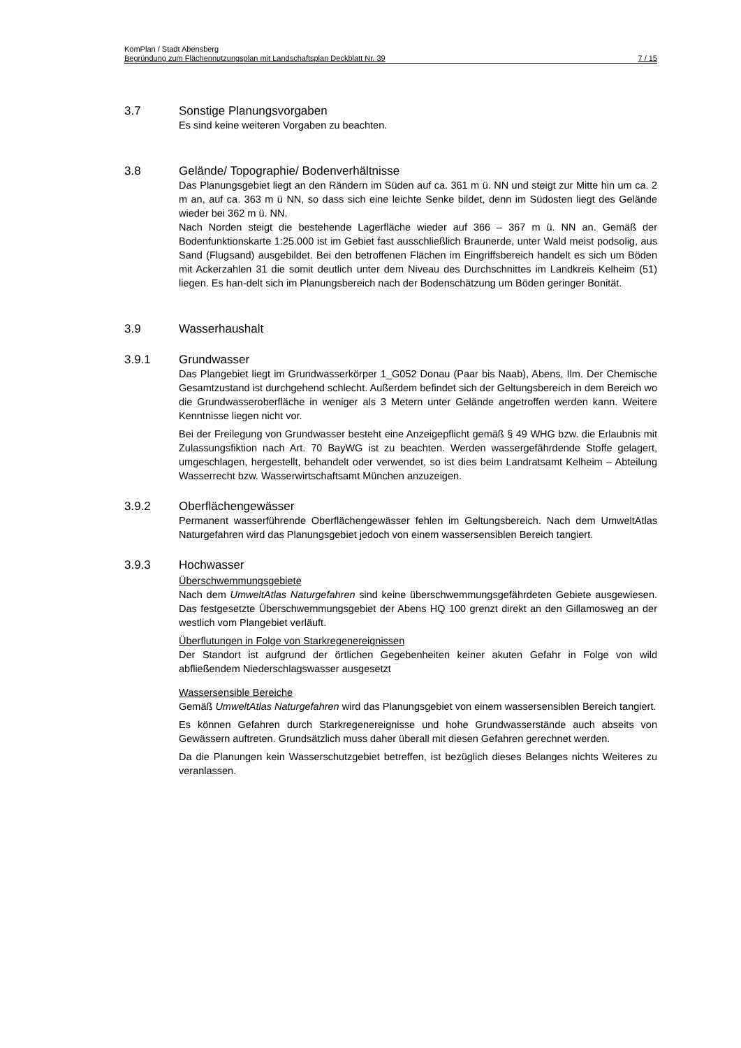KomPlan / Stadt Abensberg
Begründung zum Flächennutzungsplan mit Landschaftsplan Deckblatt Nr. 39 7 / 15
3.7 Sonstige Planungsvorgaben
Es sind keine weiteren Vorgaben zu beachten.
3.8 Gelände/ Topographie/ Bodenverhältnisse
Das Planungsgebiet liegt an den Rändern im Süden auf ca. 361 m ü. NN und steigt zur Mitte hin um ca. 2 m an, auf ca. 363 m ü NN, so dass sich eine leichte Senke bildet, denn im Südosten liegt des Gelände wieder bei 362 m ü. NN.
Nach Norden steigt die bestehende Lagerfläche wieder auf 366 – 367 m ü. NN an. Gemäß der Bodenfunktionskarte 1:25.000 ist im Gebiet fast ausschließlich Braunerde, unter Wald meist podsolig, aus Sand (Flugsand) ausgebildet. Bei den betroffenen Flächen im Eingriffsbereich handelt es sich um Böden mit Ackerzahlen 31 die somit deutlich unter dem Niveau des Durchschnittes im Landkreis Kelheim (51) liegen. Es han-delt sich im Planungsbereich nach der Bodenschätzung um Böden geringer Bonität.
3.9 Wasserhaushalt
3.9.1 Grundwasser
Das Plangebiet liegt im Grundwasserkörper 1_G052 Donau (Paar bis Naab), Abens, Ilm. Der Chemische Gesamtzustand ist durchgehend schlecht. Außerdem befindet sich der Geltungsbereich in dem Bereich wo die Grundwasseroberfläche in weniger als 3 Metern unter Gelände angetroffen werden kann. Weitere Kenntnisse liegen nicht vor.
Bei der Freilegung von Grundwasser besteht eine Anzeigepflicht gemäß § 49 WHG bzw. die Erlaubnis mit Zulassungsfiktion nach Art. 70 BayWG ist zu beachten. Werden wassergefährdende Stoffe gelagert, umgeschlagen, hergestellt, behandelt oder verwendet, so ist dies beim Landratsamt Kelheim – Abteilung Wasserrecht bzw. Wasserwirtschaftsamt München anzuzeigen.
3.9.2 Oberflächengewässer
Permanent wasserführende Oberflächengewässer fehlen im Geltungsbereich. Nach dem UmweltAtlas Naturgefahren wird das Planungsgebiet jedoch von einem wassersensiblen Bereich tangiert.
3.9.3 Hochwasser
Überschwemmungsgebiete
Nach dem UmweltAtlas Naturgefahren sind keine überschwemmungsgefährdeten Gebiete ausgewiesen. Das festgesetzte Überschwemmungsgebiet der Abens HQ 100 grenzt direkt an den Gillamosweg an der westlich vom Plangebiet verläuft.
Überflutungen in Folge von Starkregenereignissen
Der Standort ist aufgrund der örtlichen Gegebenheiten keiner akuten Gefahr in Folge von wild abfließendem Niederschlagswasser ausgesetzt
Wassersensible Bereiche
Gemäß UmweltAtlas Naturgefahren wird das Planungsgebiet von einem wassersensiblen Bereich tangiert.
Es können Gefahren durch Starkregenereignisse und hohe Grundwasserstände auch abseits von Gewässern auftreten. Grundsätzlich muss daher überall mit diesen Gefahren gerechnet werden.
Da die Planungen kein Wasserschutzgebiet betreffen, ist bezüglich dieses Belanges nichts Weiteres zu veranlassen.